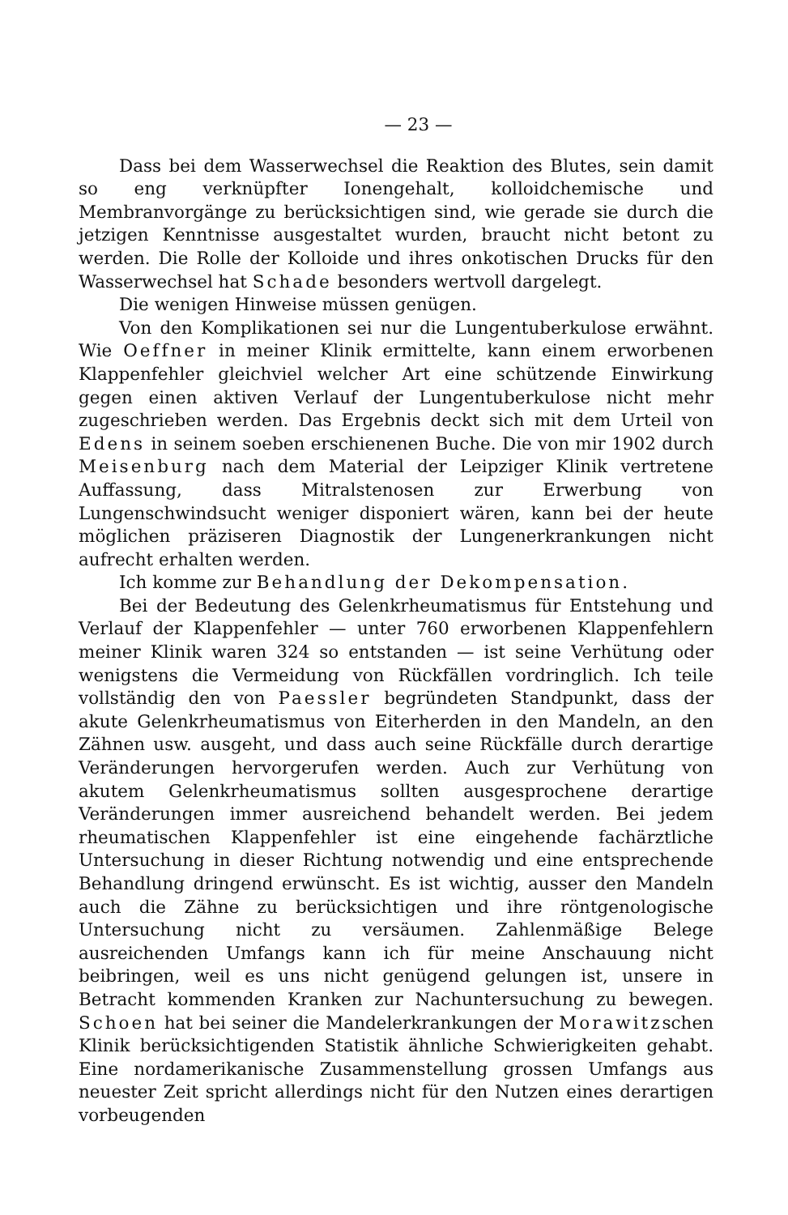— 23 —
Dass bei dem Wasserwechsel die Reaktion des Blutes, sein damit so eng verknüpfter Ionengehalt, kolloidchemische und Membranvorgänge zu berücksichtigen sind, wie gerade sie durch die jetzigen Kenntnisse ausgestaltet wurden, braucht nicht betont zu werden. Die Rolle der Kolloide und ihres onkotischen Drucks für den Wasserwechsel hat Schade besonders wertvoll dargelegt.
Die wenigen Hinweise müssen genügen.
Von den Komplikationen sei nur die Lungentuberkulose erwähnt. Wie Oeffner in meiner Klinik ermittelte, kann einem erworbenen Klappenfehler gleichviel welcher Art eine schützende Einwirkung gegen einen aktiven Verlauf der Lungentuberkulose nicht mehr zugeschrieben werden. Das Ergebnis deckt sich mit dem Urteil von Edens in seinem soeben erschienenen Buche. Die von mir 1902 durch Meisenburg nach dem Material der Leipziger Klinik vertretene Auffassung, dass Mitralstenosen zur Erwerbung von Lungenschwindsucht weniger disponiert wären, kann bei der heute möglichen präziseren Diagnostik der Lungenerkrankungen nicht aufrecht erhalten werden.
Ich komme zur Behandlung der Dekompensation.
Bei der Bedeutung des Gelenkrheumatismus für Entstehung und Verlauf der Klappenfehler — unter 760 erworbenen Klappenfehlern meiner Klinik waren 324 so entstanden — ist seine Verhütung oder wenigstens die Vermeidung von Rückfällen vordringlich. Ich teile vollständig den von Paessler begründeten Standpunkt, dass der akute Gelenkrheumatismus von Eiterherden in den Mandeln, an den Zähnen usw. ausgeht, und dass auch seine Rückfälle durch derartige Veränderungen hervorgerufen werden. Auch zur Verhütung von akutem Gelenkrheumatismus sollten ausgesprochene derartige Veränderungen immer ausreichend behandelt werden. Bei jedem rheumatischen Klappenfehler ist eine eingehende fachärztliche Untersuchung in dieser Richtung notwendig und eine entsprechende Behandlung dringend erwünscht. Es ist wichtig, ausser den Mandeln auch die Zähne zu berücksichtigen und ihre röntgenologische Untersuchung nicht zu versäumen. Zahlenmäßige Belege ausreichenden Umfangs kann ich für meine Anschauung nicht beibringen, weil es uns nicht genügend gelungen ist, unsere in Betracht kommenden Kranken zur Nachuntersuchung zu bewegen. Schoen hat bei seiner die Mandelerkrankungen der Morawitzschen Klinik berücksichtigenden Statistik ähnliche Schwierigkeiten gehabt. Eine nordamerikanische Zusammenstellung grossen Umfangs aus neuester Zeit spricht allerdings nicht für den Nutzen eines derartigen vorbeugenden